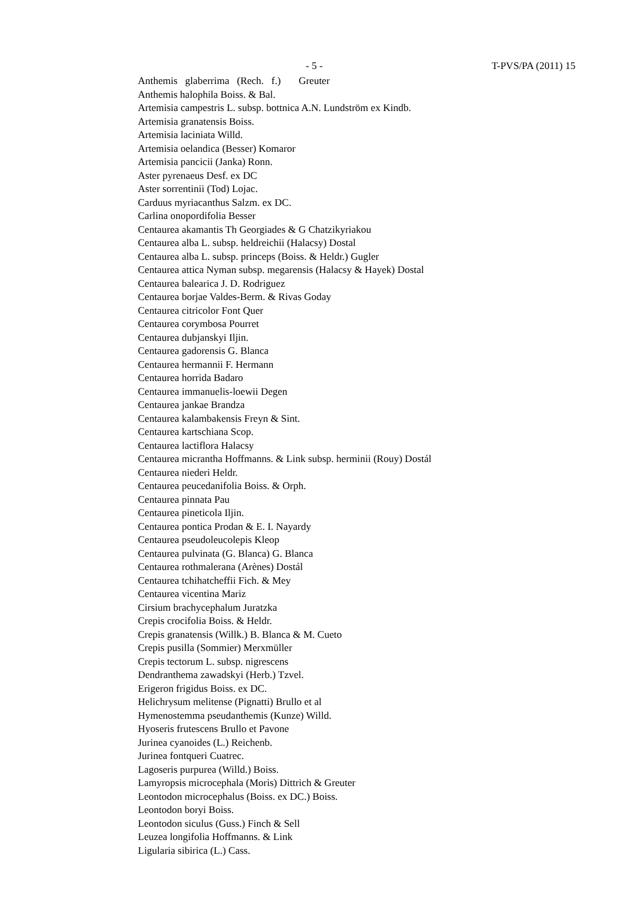- 5 - T-PVS/PA (2011) 15
Anthemis glaberrima (Rech. f.) Greuter
Anthemis halophila Boiss. & Bal.
Artemisia campestris L. subsp. bottnica A.N. Lundström ex Kindb.
Artemisia granatensis Boiss.
Artemisia laciniata Willd.
Artemisia oelandica (Besser) Komaror
Artemisia pancicii (Janka) Ronn.
Aster pyrenaeus Desf. ex DC
Aster sorrentinii (Tod) Lojac.
Carduus myriacanthus Salzm. ex DC.
Carlina onopordifolia Besser
Centaurea akamantis Th Georgiades & G Chatzikyriakou
Centaurea alba L. subsp. heldreichii (Halacsy) Dostal
Centaurea alba L. subsp. princeps (Boiss. & Heldr.) Gugler
Centaurea attica Nyman subsp. megarensis (Halacsy & Hayek) Dostal
Centaurea balearica J. D. Rodriguez
Centaurea borjae Valdes-Berm. & Rivas Goday
Centaurea citricolor Font Quer
Centaurea corymbosa Pourret
Centaurea dubjanskyi Iljin.
Centaurea gadorensis G. Blanca
Centaurea hermannii F. Hermann
Centaurea horrida Badaro
Centaurea immanuelis-loewii Degen
Centaurea jankae Brandza
Centaurea kalambakensis Freyn & Sint.
Centaurea kartschiana Scop.
Centaurea lactiflora Halacsy
Centaurea micrantha Hoffmanns. & Link subsp. herminii (Rouy) Dostál
Centaurea niederi Heldr.
Centaurea peucedanifolia Boiss. & Orph.
Centaurea pinnata Pau
Centaurea pineticola Iljin.
Centaurea pontica Prodan & E. I. Nayardy
Centaurea pseudoleucolepis Kleop
Centaurea pulvinata (G. Blanca) G. Blanca
Centaurea rothmalerana (Arènes) Dostál
Centaurea tchihatcheffii Fich. & Mey
Centaurea vicentina Mariz
Cirsium brachycephalum Juratzka
Crepis crocifolia Boiss. & Heldr.
Crepis granatensis (Willk.) B. Blanca & M. Cueto
Crepis pusilla (Sommier) Merxmüller
Crepis tectorum L. subsp. nigrescens
Dendranthema zawadskyi (Herb.) Tzvel.
Erigeron frigidus Boiss. ex DC.
Helichrysum melitense (Pignatti) Brullo et al
Hymenostemma pseudanthemis (Kunze) Willd.
Hyoseris frutescens Brullo et Pavone
Jurinea cyanoides (L.) Reichenb.
Jurinea fontqueri Cuatrec.
Lagoseris purpurea (Willd.) Boiss.
Lamyropsis microcephala (Moris) Dittrich & Greuter
Leontodon microcephalus (Boiss. ex DC.) Boiss.
Leontodon boryi Boiss.
Leontodon siculus (Guss.) Finch & Sell
Leuzea longifolia Hoffmanns. & Link
Ligularia sibirica (L.) Cass.